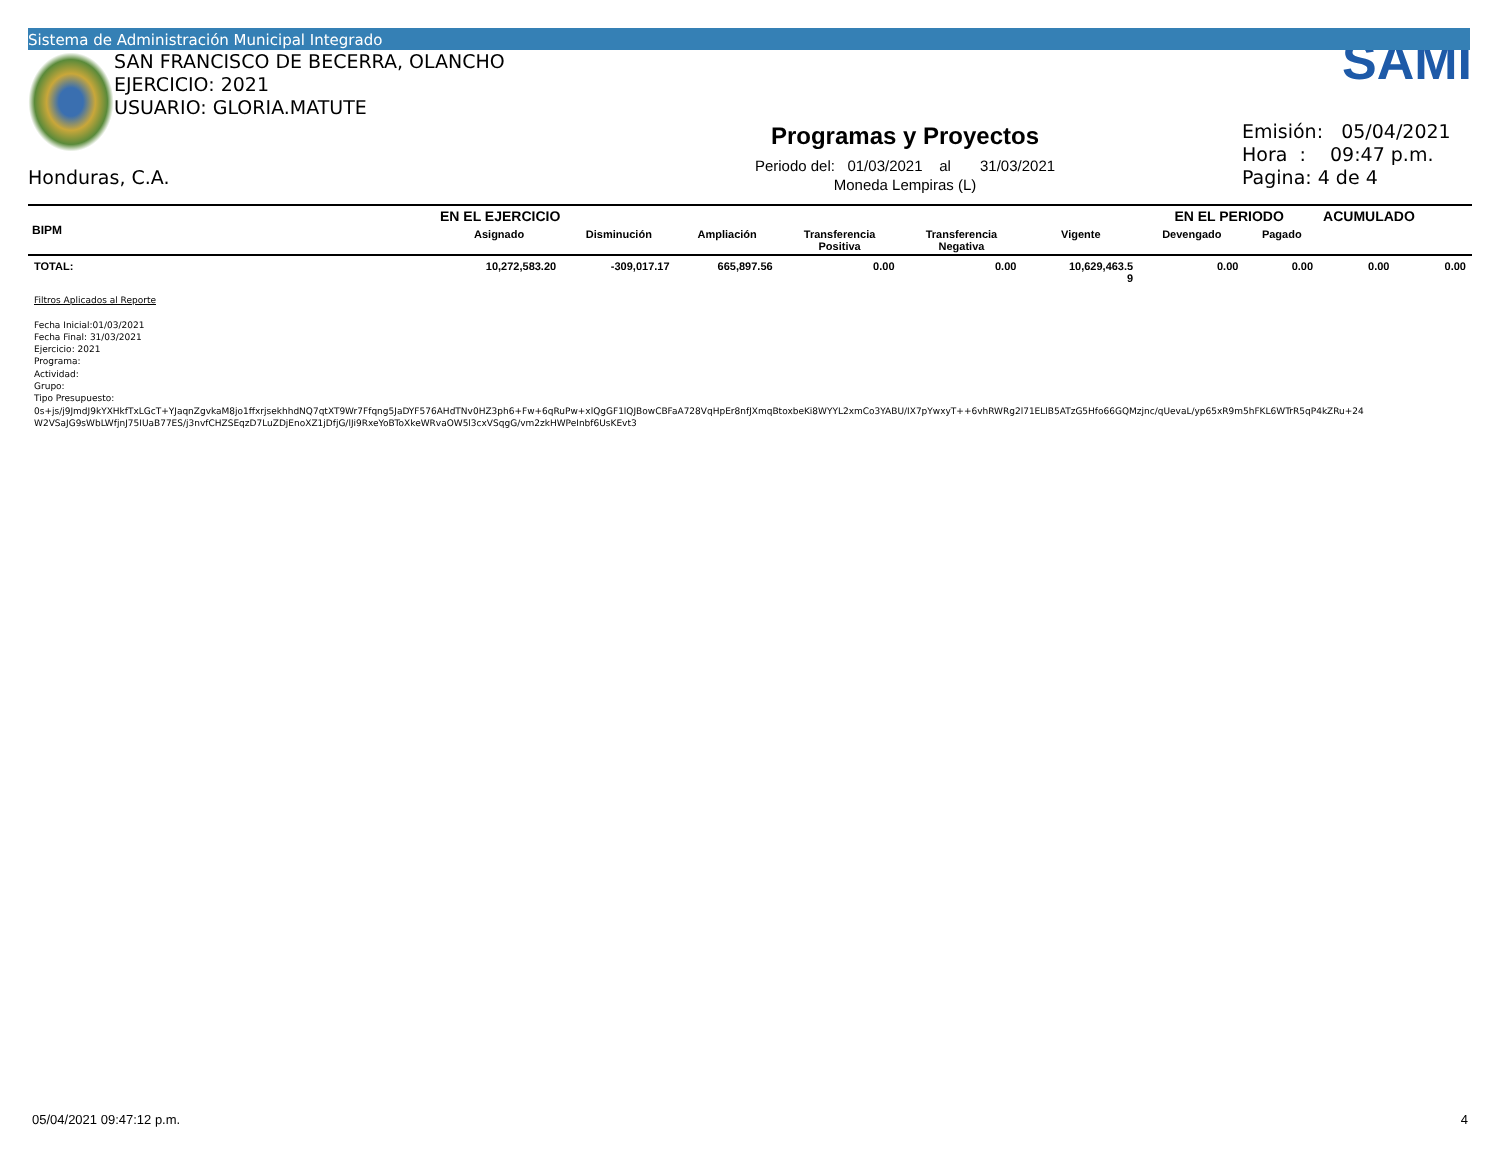Sistema de Administración Municipal Integrado
SAN FRANCISCO DE BECERRA, OLANCHO
EJERCICIO: 2021
USUARIO: GLORIA.MATUTE
Honduras, C.A.
Programas y Proyectos
Periodo del: 01/03/2021 al 31/03/2021
Moneda Lempiras (L)
SAMI
Emisión: 05/04/2021
Hora : 09:47 p.m.
Pagina: 4 de 4
| BIPM | EN EL EJERCICIO | | | | | | EN EL PERIODO | | ACUMULADO | |
| --- | --- | --- | --- | --- | --- | --- | --- | --- | --- | --- |
| | Asignado | Disminución | Ampliación | Transferencia Positiva | Transferencia Negativa | Vigente | Devengado | Pagado | | |
| TOTAL: | 10,272,583.20 | -309,017.17 | 665,897.56 | 0.00 | 0.00 | 10,629,463.5 9 | 0.00 | 0.00 | 0.00 | 0.00 |
Filtros Aplicados al Reporte
Fecha Inicial:01/03/2021
Fecha Final: 31/03/2021
Ejercicio: 2021
Programa:
Actividad:
Grupo:
Tipo Presupuesto:
0s+js/j9JmdJ9kYXHkfTxLGcT+YJaqnZgvkaM8jo1ffxrjsekhhdNQ7qtXT9Wr7Ffqng5JaDYF576AHdTNv0HZ3ph6+Fw+6qRuPw+xlQgGF1lQJBowCBFaA728VqHpEr8nfJXmqBtoxbeKi8WYYL2xmCo3YABU/IX7pYwxyT++6vhRWRg2l71ELlB5ATzG5Hfo66GQMzjnc/qUevaL/yp65xR9m5hFKL6WTrR5qP4kZRu+24
W2VSaJG9sWbLWfjnJ75IUaB77ES/j3nvfCHZSEqzD7LuZDjEnoXZ1jDfjG/lJi9RxeYoBToXkeWRvaOW5l3cxVSqgG/vm2zkHWPeInbf6UsKEvt3
05/04/2021 09:47:12 p.m. 4